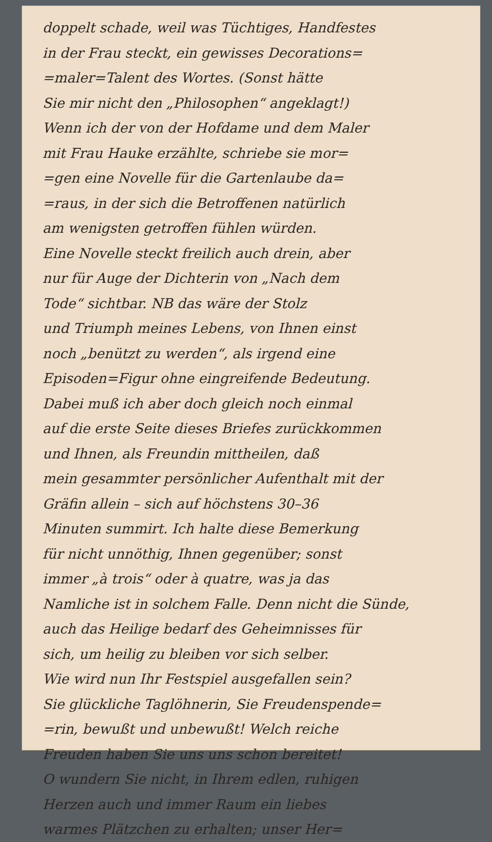doppelt schade, weil was Tüchtiges, Handfestes
in der Frau steckt, ein gewisses Decorations=
=maler=Talent des Wortes. (Sonst hätte
Sie mir nicht den „Philosophen“ angeklagt!)
Wenn ich der von der Hofdame und dem Maler
mit Frau Hauke erzählte, schriebe sie mor=
=gen eine Novelle für die Gartenlaube da=
=raus, in der sich die Betroffenen natürlich
am wenigsten getroffen fühlen würden.
Eine Novelle steckt freilich auch drein, aber
nur für Auge der Dichterin von „Nach dem
Tode“ sichtbar. NB das wäre der Stolz
und Triumph meines Lebens, von Ihnen einst
noch „benützt zu werden“, als irgend eine
Episoden=Figur ohne eingreifende Bedeutung.
Dabei muß ich aber doch gleich noch einmal
auf die erste Seite dieses Briefes zurückkommen
und Ihnen, als Freundin mittheilen, daß
mein gesammter persönlicher Aufenthalt mit der
Gräfin allein – sich auf höchstens 30–36
Minuten summirt. Ich halte diese Bemerkung
für nicht unnöthig, Ihnen gegenüber; sonst
immer „à trois“ oder à quatre, was ja das
Namliche ist in solchem Falle. Denn nicht die Sünde,
auch das Heilige bedarf des Geheimnisses für
sich, um heilig zu bleiben vor sich selber.
Wie wird nun Ihr Festspiel ausgefallen sein?
Sie glückliche Taglöhnerin, Sie Freudenspende=
=rin, bewußt und unbewußt! Welch reiche
Freuden haben Sie uns uns schon bereitet!
O wundern Sie nicht, in Ihrem edlen, ruhigen
Herzen auch und immer Raum ein liebes
warmes Plätzchen zu erhalten; unser Her=